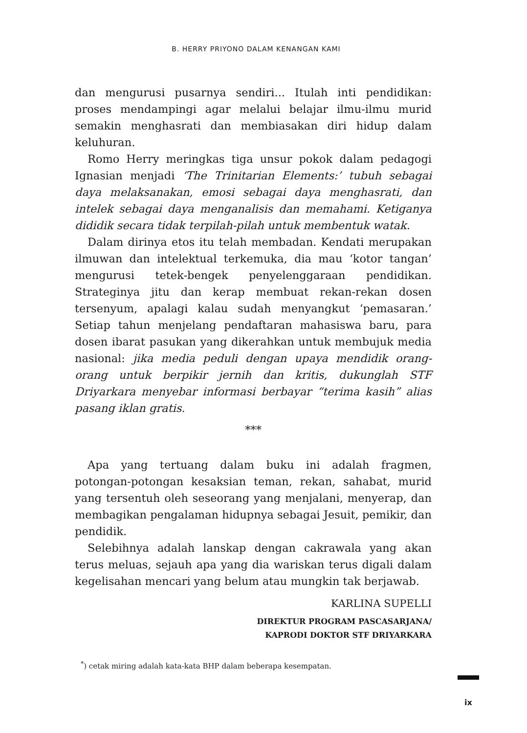B. HERRY PRIYONO DALAM KENANGAN KAMI
dan mengurusi pusarnya sendiri... Itulah inti pendidikan: proses mendampingi agar melalui belajar ilmu-ilmu murid semakin menghasrati dan membiasakan diri hidup dalam keluhuran.
Romo Herry meringkas tiga unsur pokok dalam pedagogi Ignasian menjadi ‘The Trinitarian Elements:’ tubuh sebagai daya melaksanakan, emosi sebagai daya menghasrati, dan intelek sebagai daya menganalisis dan memahami. Ketiganya dididik secara tidak terpilah-pilah untuk membentuk watak.
Dalam dirinya etos itu telah membadan. Kendati merupakan ilmuwan dan intelektual terkemuka, dia mau ‘kotor tangan’ mengurusi tetek-bengek penyelenggaraan pendidikan. Strateginya jitu dan kerap membuat rekan-rekan dosen tersenyum, apalagi kalau sudah menyangkut ‘pemasaran.’ Setiap tahun menjelang pendaftaran mahasiswa baru, para dosen ibarat pasukan yang dikerahkan untuk membujuk media nasional: jika media peduli dengan upaya mendidik orang-orang untuk berpikir jernih dan kritis, dukunglah STF Driyarkara menyebar informasi berbayar “terima kasih” alias pasang iklan gratis.
***
Apa yang tertuang dalam buku ini adalah fragmen, potongan-potongan kesaksian teman, rekan, sahabat, murid yang tersentuh oleh seseorang yang menjalani, menyerap, dan membagikan pengalaman hidupnya sebagai Jesuit, pemikir, dan pendidik.
Selebihnya adalah lanskap dengan cakrawala yang akan terus meluas, sejauh apa yang dia wariskan terus digali dalam kegelisahan mencari yang belum atau mungkin tak berjawab.
KARLINA SUPELLI
DIREKTUR PROGRAM PASCASARJANA/
KAPRODI DOKTOR STF DRIYARKARA
<sup>*</sup>) cetak miring adalah kata-kata BHP dalam beberapa kesempatan.
ix